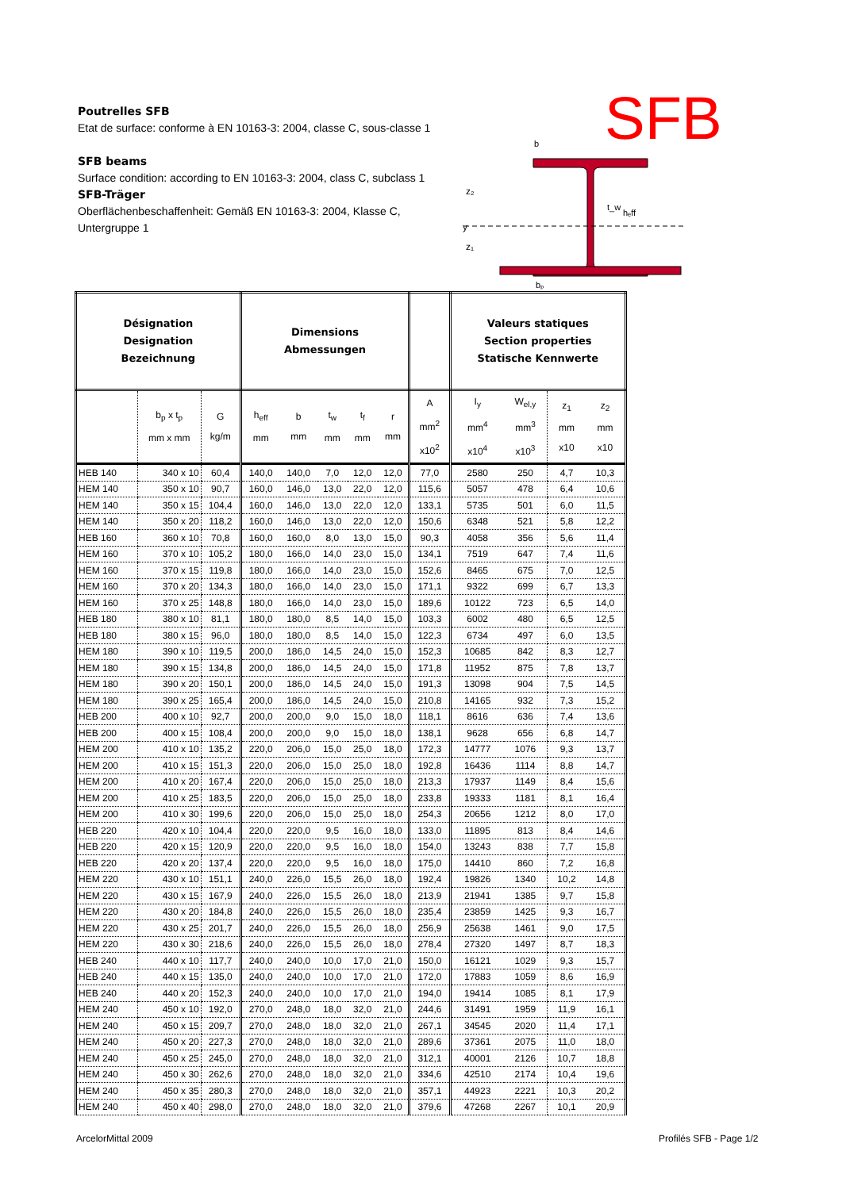Poutrelles SFB
Etat de surface: conforme à EN 10163-3: 2004, classe C, sous-classe 1
SFB beams
Surface condition: according to EN 10163-3: 2004, class C, subclass 1
SFB-Träger
Oberflächenbeschaffenheit: Gemäß EN 10163-3: 2004, Klasse C, Untergruppe 1
SFB
b
hₑff
y
z₂
z₁
t_w
bₚ
| Désignation Designation Bezeichnung | | | Dimensions Abmessungen | | | | | | Valeurs statiques Section properties Statische Kennwerte | | | |
| --- | --- | --- | --- | --- | --- | --- | --- | --- | --- | --- | --- | --- |
| | b<sub>p</sub> x t<sub>p</sub> mm x mm | G kg/m | h<sub>eff</sub> mm | b mm | t<sub>w</sub> mm | t<sub>f</sub> mm | r mm | A mm<sup>2</sup> x10<sup>2</sup> | I<sub>y</sub> mm<sup>4</sup> x10<sup>4</sup> | W<sub>el,y</sub> mm<sup>3</sup> x10<sup>3</sup> | z<sub>1</sub> mm x10 | z<sub>2</sub> mm x10 |
| HEB 140 | 340 x 10 | 60,4 | 140,0 | 140,0 | 7,0 | 12,0 | 12,0 | 77,0 | 2580 | 250 | 4,7 | 10,3 |
| HEM 140 | 350 x 10 | 90,7 | 160,0 | 146,0 | 13,0 | 22,0 | 12,0 | 115,6 | 5057 | 478 | 6,4 | 10,6 |
| HEM 140 | 350 x 15 | 104,4 | 160,0 | 146,0 | 13,0 | 22,0 | 12,0 | 133,1 | 5735 | 501 | 6,0 | 11,5 |
| HEM 140 | 350 x 20 | 118,2 | 160,0 | 146,0 | 13,0 | 22,0 | 12,0 | 150,6 | 6348 | 521 | 5,8 | 12,2 |
| HEB 160 | 360 x 10 | 70,8 | 160,0 | 160,0 | 8,0 | 13,0 | 15,0 | 90,3 | 4058 | 356 | 5,6 | 11,4 |
| HEM 160 | 370 x 10 | 105,2 | 180,0 | 166,0 | 14,0 | 23,0 | 15,0 | 134,1 | 7519 | 647 | 7,4 | 11,6 |
| HEM 160 | 370 x 15 | 119,8 | 180,0 | 166,0 | 14,0 | 23,0 | 15,0 | 152,6 | 8465 | 675 | 7,0 | 12,5 |
| HEM 160 | 370 x 20 | 134,3 | 180,0 | 166,0 | 14,0 | 23,0 | 15,0 | 171,1 | 9322 | 699 | 6,7 | 13,3 |
| HEM 160 | 370 x 25 | 148,8 | 180,0 | 166,0 | 14,0 | 23,0 | 15,0 | 189,6 | 10122 | 723 | 6,5 | 14,0 |
| HEB 180 | 380 x 10 | 81,1 | 180,0 | 180,0 | 8,5 | 14,0 | 15,0 | 103,3 | 6002 | 480 | 6,5 | 12,5 |
| HEB 180 | 380 x 15 | 96,0 | 180,0 | 180,0 | 8,5 | 14,0 | 15,0 | 122,3 | 6734 | 497 | 6,0 | 13,5 |
| HEM 180 | 390 x 10 | 119,5 | 200,0 | 186,0 | 14,5 | 24,0 | 15,0 | 152,3 | 10685 | 842 | 8,3 | 12,7 |
| HEM 180 | 390 x 15 | 134,8 | 200,0 | 186,0 | 14,5 | 24,0 | 15,0 | 171,8 | 11952 | 875 | 7,8 | 13,7 |
| HEM 180 | 390 x 20 | 150,1 | 200,0 | 186,0 | 14,5 | 24,0 | 15,0 | 191,3 | 13098 | 904 | 7,5 | 14,5 |
| HEM 180 | 390 x 25 | 165,4 | 200,0 | 186,0 | 14,5 | 24,0 | 15,0 | 210,8 | 14165 | 932 | 7,3 | 15,2 |
| HEB 200 | 400 x 10 | 92,7 | 200,0 | 200,0 | 9,0 | 15,0 | 18,0 | 118,1 | 8616 | 636 | 7,4 | 13,6 |
| HEB 200 | 400 x 15 | 108,4 | 200,0 | 200,0 | 9,0 | 15,0 | 18,0 | 138,1 | 9628 | 656 | 6,8 | 14,7 |
| HEM 200 | 410 x 10 | 135,2 | 220,0 | 206,0 | 15,0 | 25,0 | 18,0 | 172,3 | 14777 | 1076 | 9,3 | 13,7 |
| HEM 200 | 410 x 15 | 151,3 | 220,0 | 206,0 | 15,0 | 25,0 | 18,0 | 192,8 | 16436 | 1114 | 8,8 | 14,7 |
| HEM 200 | 410 x 20 | 167,4 | 220,0 | 206,0 | 15,0 | 25,0 | 18,0 | 213,3 | 17937 | 1149 | 8,4 | 15,6 |
| HEM 200 | 410 x 25 | 183,5 | 220,0 | 206,0 | 15,0 | 25,0 | 18,0 | 233,8 | 19333 | 1181 | 8,1 | 16,4 |
| HEM 200 | 410 x 30 | 199,6 | 220,0 | 206,0 | 15,0 | 25,0 | 18,0 | 254,3 | 20656 | 1212 | 8,0 | 17,0 |
| HEB 220 | 420 x 10 | 104,4 | 220,0 | 220,0 | 9,5 | 16,0 | 18,0 | 133,0 | 11895 | 813 | 8,4 | 14,6 |
| HEB 220 | 420 x 15 | 120,9 | 220,0 | 220,0 | 9,5 | 16,0 | 18,0 | 154,0 | 13243 | 838 | 7,7 | 15,8 |
| HEB 220 | 420 x 20 | 137,4 | 220,0 | 220,0 | 9,5 | 16,0 | 18,0 | 175,0 | 14410 | 860 | 7,2 | 16,8 |
| HEM 220 | 430 x 10 | 151,1 | 240,0 | 226,0 | 15,5 | 26,0 | 18,0 | 192,4 | 19826 | 1340 | 10,2 | 14,8 |
| HEM 220 | 430 x 15 | 167,9 | 240,0 | 226,0 | 15,5 | 26,0 | 18,0 | 213,9 | 21941 | 1385 | 9,7 | 15,8 |
| HEM 220 | 430 x 20 | 184,8 | 240,0 | 226,0 | 15,5 | 26,0 | 18,0 | 235,4 | 23859 | 1425 | 9,3 | 16,7 |
| HEM 220 | 430 x 25 | 201,7 | 240,0 | 226,0 | 15,5 | 26,0 | 18,0 | 256,9 | 25638 | 1461 | 9,0 | 17,5 |
| HEM 220 | 430 x 30 | 218,6 | 240,0 | 226,0 | 15,5 | 26,0 | 18,0 | 278,4 | 27320 | 1497 | 8,7 | 18,3 |
| HEB 240 | 440 x 10 | 117,7 | 240,0 | 240,0 | 10,0 | 17,0 | 21,0 | 150,0 | 16121 | 1029 | 9,3 | 15,7 |
| HEB 240 | 440 x 15 | 135,0 | 240,0 | 240,0 | 10,0 | 17,0 | 21,0 | 172,0 | 17883 | 1059 | 8,6 | 16,9 |
| HEB 240 | 440 x 20 | 152,3 | 240,0 | 240,0 | 10,0 | 17,0 | 21,0 | 194,0 | 19414 | 1085 | 8,1 | 17,9 |
| HEM 240 | 450 x 10 | 192,0 | 270,0 | 248,0 | 18,0 | 32,0 | 21,0 | 244,6 | 31491 | 1959 | 11,9 | 16,1 |
| HEM 240 | 450 x 15 | 209,7 | 270,0 | 248,0 | 18,0 | 32,0 | 21,0 | 267,1 | 34545 | 2020 | 11,4 | 17,1 |
| HEM 240 | 450 x 20 | 227,3 | 270,0 | 248,0 | 18,0 | 32,0 | 21,0 | 289,6 | 37361 | 2075 | 11,0 | 18,0 |
| HEM 240 | 450 x 25 | 245,0 | 270,0 | 248,0 | 18,0 | 32,0 | 21,0 | 312,1 | 40001 | 2126 | 10,7 | 18,8 |
| HEM 240 | 450 x 30 | 262,6 | 270,0 | 248,0 | 18,0 | 32,0 | 21,0 | 334,6 | 42510 | 2174 | 10,4 | 19,6 |
| HEM 240 | 450 x 35 | 280,3 | 270,0 | 248,0 | 18,0 | 32,0 | 21,0 | 357,1 | 44923 | 2221 | 10,3 | 20,2 |
| HEM 240 | 450 x 40 | 298,0 | 270,0 | 248,0 | 18,0 | 32,0 | 21,0 | 379,6 | 47268 | 2267 | 10,1 | 20,9 |
ArcelorMittal 2009 Profilés SFB - Page 1/2